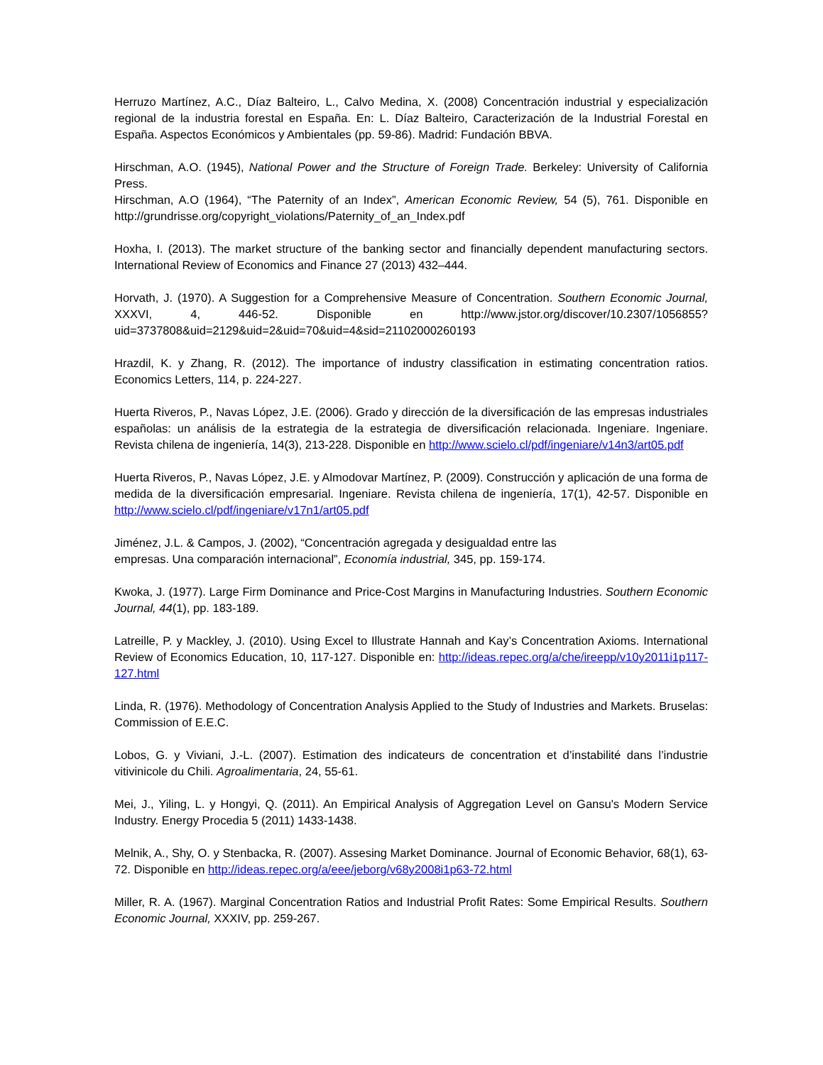Herruzo Martínez, A.C., Díaz Balteiro, L., Calvo Medina, X. (2008) Concentración industrial y especialización regional de la industria forestal en España. En: L. Díaz Balteiro, Caracterización de la Industrial Forestal en España. Aspectos Económicos y Ambientales (pp. 59-86). Madrid: Fundación BBVA.
Hirschman, A.O. (1945), National Power and the Structure of Foreign Trade. Berkeley: University of California Press.
Hirschman, A.O (1964), “The Paternity of an Index”, American Economic Review, 54 (5), 761. Disponible en http://grundrisse.org/copyright_violations/Paternity_of_an_Index.pdf
Hoxha, I. (2013). The market structure of the banking sector and financially dependent manufacturing sectors. International Review of Economics and Finance 27 (2013) 432–444.
Horvath, J. (1970). A Suggestion for a Comprehensive Measure of Concentration. Southern Economic Journal, XXXVI, 4, 446-52. Disponible en http://www.jstor.org/discover/10.2307/1056855?uid=3737808&uid=2129&uid=2&uid=70&uid=4&sid=21102000260193
Hrazdil, K. y Zhang, R. (2012). The importance of industry classification in estimating concentration ratios. Economics Letters, 114, p. 224-227.
Huerta Riveros, P., Navas López, J.E. (2006). Grado y dirección de la diversificación de las empresas industriales españolas: un análisis de la estrategia de la estrategia de diversificación relacionada. Ingeniare. Ingeniare. Revista chilena de ingeniería, 14(3), 213-228. Disponible en http://www.scielo.cl/pdf/ingeniare/v14n3/art05.pdf
Huerta Riveros, P., Navas López, J.E. y Almodovar Martínez, P. (2009). Construcción y aplicación de una forma de medida de la diversificación empresarial. Ingeniare. Revista chilena de ingeniería, 17(1), 42-57. Disponible en http://www.scielo.cl/pdf/ingeniare/v17n1/art05.pdf
Jiménez, J.L. & Campos, J. (2002), “Concentración agregada y desigualdad entre las
empresas. Una comparación internacional”, Economía industrial, 345, pp. 159-174.
Kwoka, J. (1977). Large Firm Dominance and Price-Cost Margins in Manufacturing Industries. Southern Economic Journal, 44(1), pp. 183-189.
Latreille, P. y Mackley, J. (2010). Using Excel to Illustrate Hannah and Kay’s Concentration Axioms. International Review of Economics Education, 10, 117-127. Disponible en: http://ideas.repec.org/a/che/ireepp/v10y2011i1p117-127.html
Linda, R. (1976). Methodology of Concentration Analysis Applied to the Study of Industries and Markets. Bruselas: Commission of E.E.C.
Lobos, G. y Viviani, J.-L. (2007). Estimation des indicateurs de concentration et d’instabilité dans l’industrie vitivinicole du Chili. Agroalimentaria, 24, 55-61.
Mei, J., Yiling, L. y Hongyi, Q. (2011). An Empirical Analysis of Aggregation Level on Gansu's Modern Service Industry. Energy Procedia 5 (2011) 1433-1438.
Melnik, A., Shy, O. y Stenbacka, R. (2007). Assesing Market Dominance. Journal of Economic Behavior, 68(1), 63-72. Disponible en http://ideas.repec.org/a/eee/jeborg/v68y2008i1p63-72.html
Miller, R. A. (1967). Marginal Concentration Ratios and Industrial Profit Rates: Some Empirical Results. Southern Economic Journal, XXXIV, pp. 259-267.